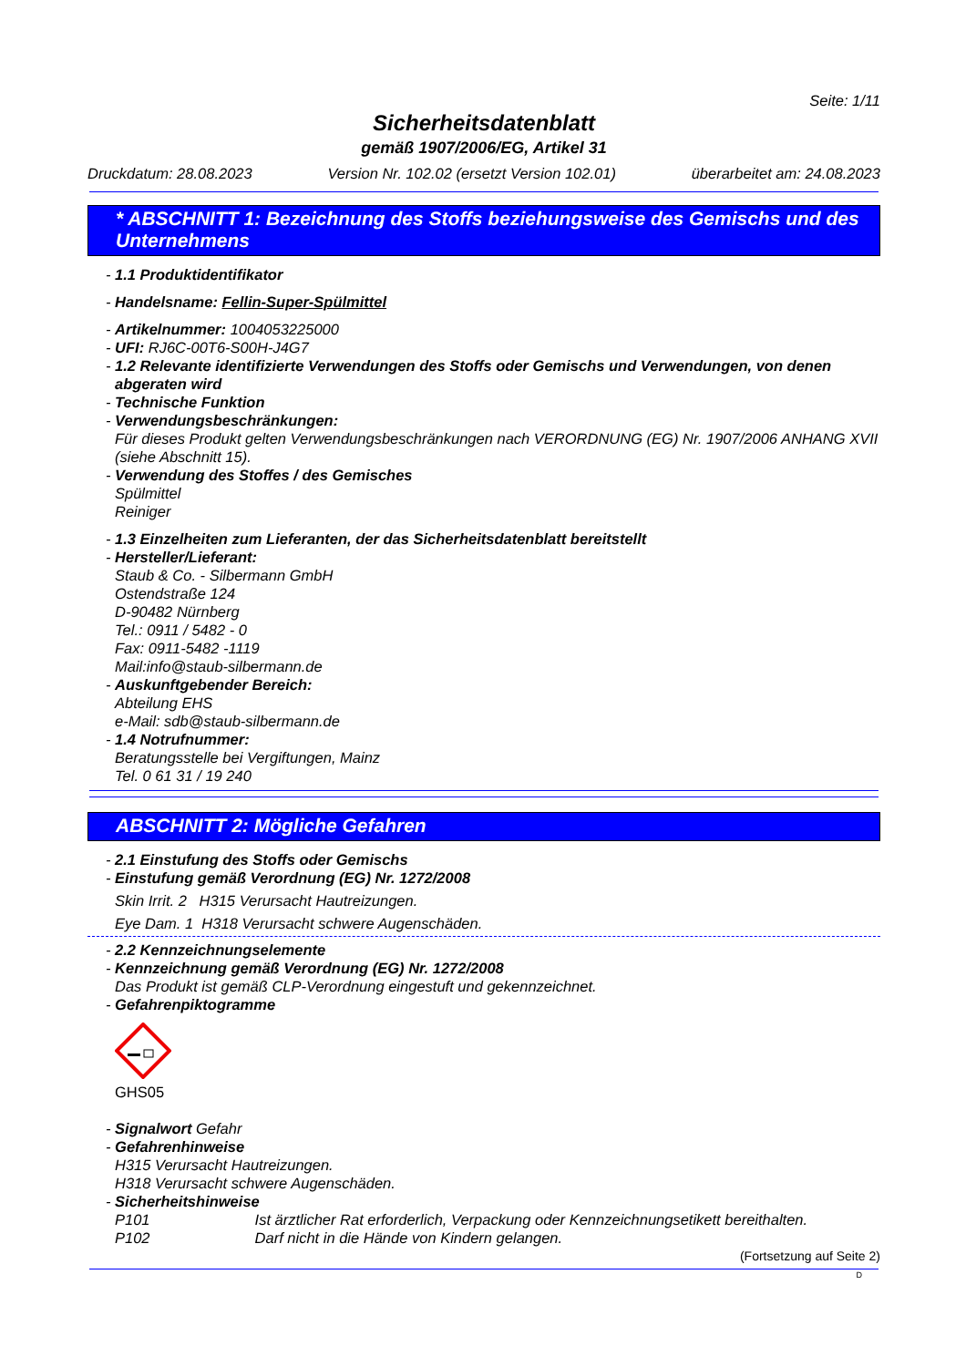Seite: 1/11
Sicherheitsdatenblatt
gemäß 1907/2006/EG, Artikel 31
Druckdatum: 28.08.2023 Version Nr. 102.02 (ersetzt Version 102.01) überarbeitet am: 24.08.2023
* ABSCHNITT 1: Bezeichnung des Stoffs beziehungsweise des Gemischs und des Unternehmens
- 1.1 Produktidentifikator
- Handelsname: Fellin-Super-Spülmittel
- Artikelnummer: 1004053225000
- UFI: RJ6C-00T6-S00H-J4G7
- 1.2 Relevante identifizierte Verwendungen des Stoffs oder Gemischs und Verwendungen, von denen abgeraten wird
- Technische Funktion
- Verwendungsbeschränkungen:
Für dieses Produkt gelten Verwendungsbeschränkungen nach VERORDNUNG (EG) Nr. 1907/2006 ANHANG XVII (siehe Abschnitt 15).
- Verwendung des Stoffes / des Gemisches
Spülmittel
Reiniger
- 1.3 Einzelheiten zum Lieferanten, der das Sicherheitsdatenblatt bereitstellt
- Hersteller/Lieferant:
Staub & Co. - Silbermann GmbH
Ostendstraße 124
D-90482 Nürnberg
Tel.: 0911 / 5482 - 0
Fax: 0911-5482 -1119
Mail:info@staub-silbermann.de
- Auskunftgebender Bereich:
Abteilung EHS
e-Mail: sdb@staub-silbermann.de
- 1.4 Notrufnummer:
Beratungsstelle bei Vergiftungen, Mainz
Tel. 0 61 31 / 19 240
ABSCHNITT 2: Mögliche Gefahren
- 2.1 Einstufung des Stoffs oder Gemischs
- Einstufung gemäß Verordnung (EG) Nr. 1272/2008
Skin Irrit. 2 H315 Verursacht Hautreizungen.
Eye Dam. 1 H318 Verursacht schwere Augenschäden.
- 2.2 Kennzeichnungselemente
- Kennzeichnung gemäß Verordnung (EG) Nr. 1272/2008
Das Produkt ist gemäß CLP-Verordnung eingestuft und gekennzeichnet.
- Gefahrenpiktogramme
GHS05
- Signalwort Gefahr
- Gefahrenhinweise
H315 Verursacht Hautreizungen.
H318 Verursacht schwere Augenschäden.
- Sicherheitshinweise
P101 Ist ärztlicher Rat erforderlich, Verpackung oder Kennzeichnungsetikett bereithalten.
P102 Darf nicht in die Hände von Kindern gelangen.
(Fortsetzung auf Seite 2)
D